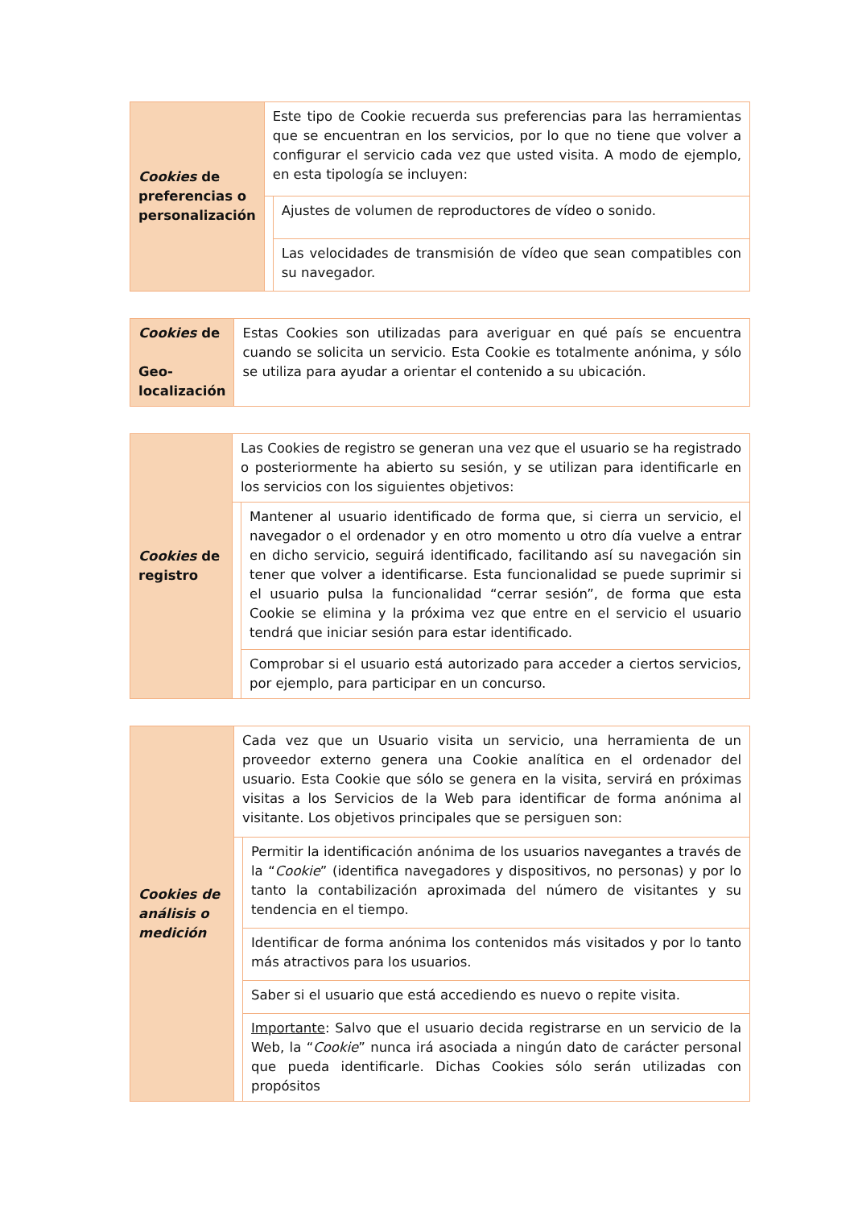| Cookies de preferencias o personalización | Este tipo de Cookie recuerda sus preferencias para las herramientas que se encuentran en los servicios, por lo que no tiene que volver a configurar el servicio cada vez que usted visita. A modo de ejemplo, en esta tipología se incluyen: | |
| | | Ajustes de volumen de reproductores de vídeo o sonido. |
| | | Las velocidades de transmisión de vídeo que sean compatibles con su navegador. |
| Cookies de Geo-localización | Estas Cookies son utilizadas para averiguar en qué país se encuentra cuando se solicita un servicio. Esta Cookie es totalmente anónima, y sólo se utiliza para ayudar a orientar el contenido a su ubicación. |
| Cookies de registro | Las Cookies de registro se generan una vez que el usuario se ha registrado o posteriormente ha abierto su sesión, y se utilizan para identificarle en los servicios con los siguientes objetivos: | |
| | | Mantener al usuario identificado de forma que, si cierra un servicio, el navegador o el ordenador y en otro momento u otro día vuelve a entrar en dicho servicio, seguirá identificado, facilitando así su navegación sin tener que volver a identificarse. Esta funcionalidad se puede suprimir si el usuario pulsa la funcionalidad “cerrar sesión”, de forma que esta Cookie se elimina y la próxima vez que entre en el servicio el usuario tendrá que iniciar sesión para estar identificado. |
| | | Comprobar si el usuario está autorizado para acceder a ciertos servicios, por ejemplo, para participar en un concurso. |
| Cookies de análisis o medición | Cada vez que un Usuario visita un servicio, una herramienta de un proveedor externo genera una Cookie analítica en el ordenador del usuario. Esta Cookie que sólo se genera en la visita, servirá en próximas visitas a los Servicios de la Web para identificar de forma anónima al visitante. Los objetivos principales que se persiguen son: | |
| | | Permitir la identificación anónima de los usuarios navegantes a través de la “ Cookie ” (identifica navegadores y dispositivos, no personas) y por lo tanto la contabilización aproximada del número de visitantes y su tendencia en el tiempo. |
| | | Identificar de forma anónima los contenidos más visitados y por lo tanto más atractivos para los usuarios. |
| | | Saber si el usuario que está accediendo es nuevo o repite visita. |
| | | Importante : Salvo que el usuario decida registrarse en un servicio de la Web, la “ Cookie ” nunca irá asociada a ningún dato de carácter personal que pueda identificarle. Dichas Cookies sólo serán utilizadas con propósitos |